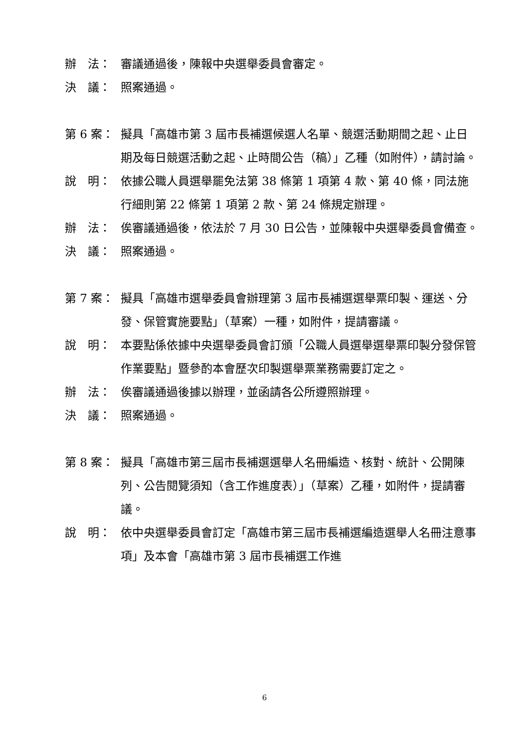辦　法： 審議通過後，陳報中央選舉委員會審定。
決　議： 照案通過。
第 6 案： 擬具「高雄市第 3 屆市長補選候選人名單、競選活動期間之起、止日期及每日競選活動之起、止時間公告（稿）」乙種（如附件），請討論。
說　明： 依據公職人員選舉罷免法第 38 條第 1 項第 4 款、第 40 條，同法施行細則第 22 條第 1 項第 2 款、第 24 條規定辦理。
辦　法： 俟審議通過後，依法於 7 月 30 日公告，並陳報中央選舉委員會備查。
決　議： 照案通過。
第 7 案： 擬具「高雄市選舉委員會辦理第 3 屆市長補選選舉票印製、運送、分發、保管實施要點」（草案）一種，如附件，提請審議。
說　明： 本要點係依據中央選舉委員會訂頒「公職人員選舉選舉票印製分發保管作業要點」暨參酌本會歷次印製選舉票業務需要訂定之。
辦　法： 俟審議通過後據以辦理，並函請各公所遵照辦理。
決　議： 照案通過。
第 8 案： 擬具「高雄市第三屆市長補選選舉人名冊編造、核對、統計、公開陳列、公告閱覽須知（含工作進度表）」（草案）乙種，如附件，提請審議。
說　明： 依中央選舉委員會訂定「高雄市第三屆市長補選編造選舉人名冊注意事項」及本會「高雄市第 3 屆市長補選工作進
6